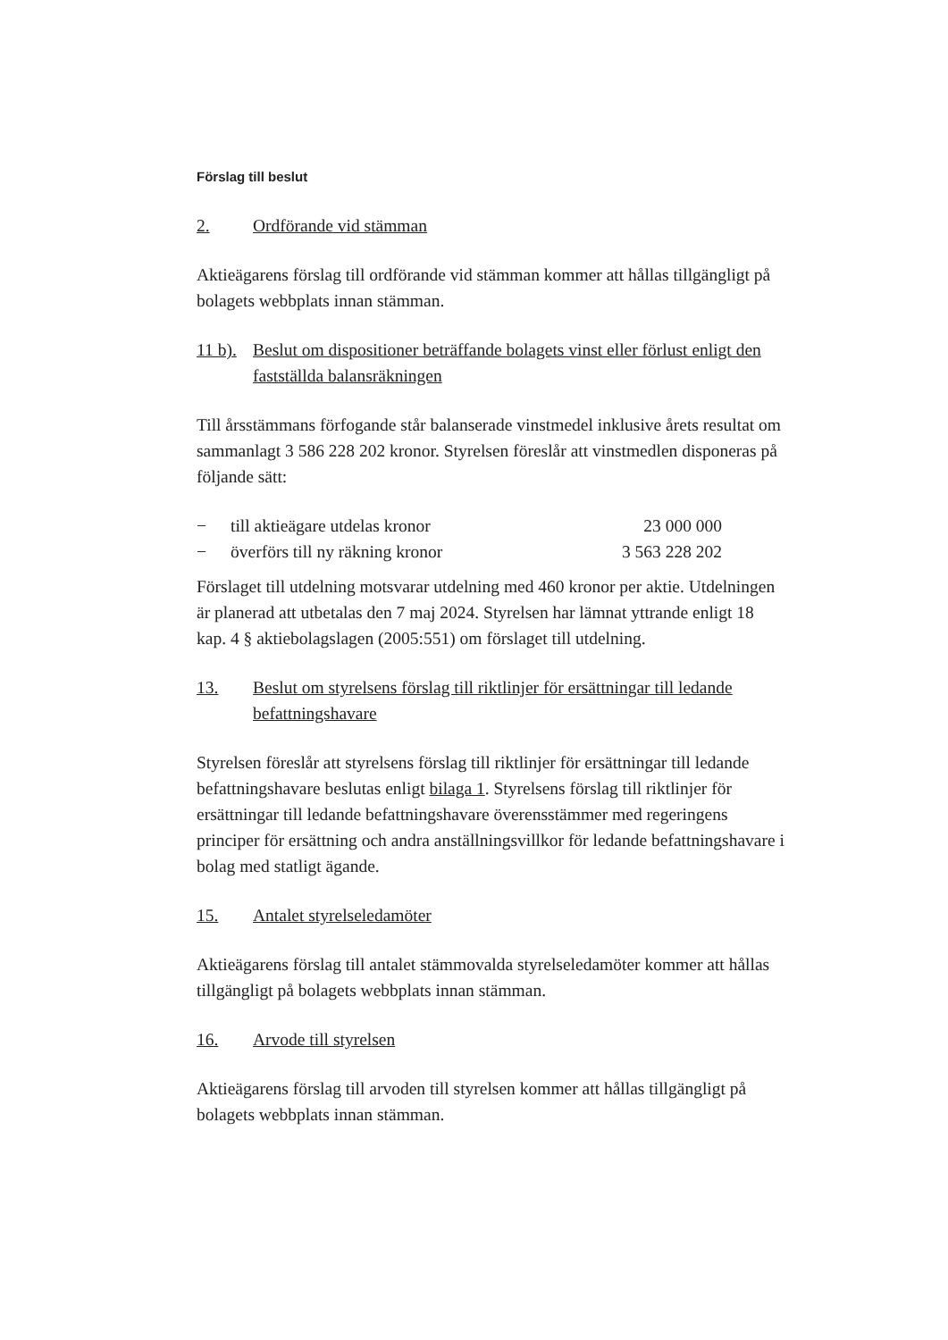Förslag till beslut
2. Ordförande vid stämman
Aktieägarens förslag till ordförande vid stämman kommer att hållas tillgängligt på bolagets webbplats innan stämman.
11 b). Beslut om dispositioner beträffande bolagets vinst eller förlust enligt den fastställda balansräkningen
Till årsstämmans förfogande står balanserade vinstmedel inklusive årets resultat om sammanlagt 3 586 228 202 kronor. Styrelsen föreslår att vinstmedlen disponeras på följande sätt:
− till aktieägare utdelas kronor 23 000 000
− överförs till ny räkning kronor 3 563 228 202
Förslaget till utdelning motsvarar utdelning med 460 kronor per aktie. Utdelningen är planerad att utbetalas den 7 maj 2024. Styrelsen har lämnat yttrande enligt 18 kap. 4 § aktiebolagslagen (2005:551) om förslaget till utdelning.
13. Beslut om styrelsens förslag till riktlinjer för ersättningar till ledande befattningshavare
Styrelsen föreslår att styrelsens förslag till riktlinjer för ersättningar till ledande befattningshavare beslutas enligt bilaga 1. Styrelsens förslag till riktlinjer för ersättningar till ledande befattningshavare överensstämmer med regeringens principer för ersättning och andra anställningsvillkor för ledande befattningshavare i bolag med statligt ägande.
15. Antalet styrelseledamöter
Aktieägarens förslag till antalet stämmovalda styrelseledamöter kommer att hållas tillgängligt på bolagets webbplats innan stämman.
16. Arvode till styrelsen
Aktieägarens förslag till arvoden till styrelsen kommer att hållas tillgängligt på bolagets webbplats innan stämman.